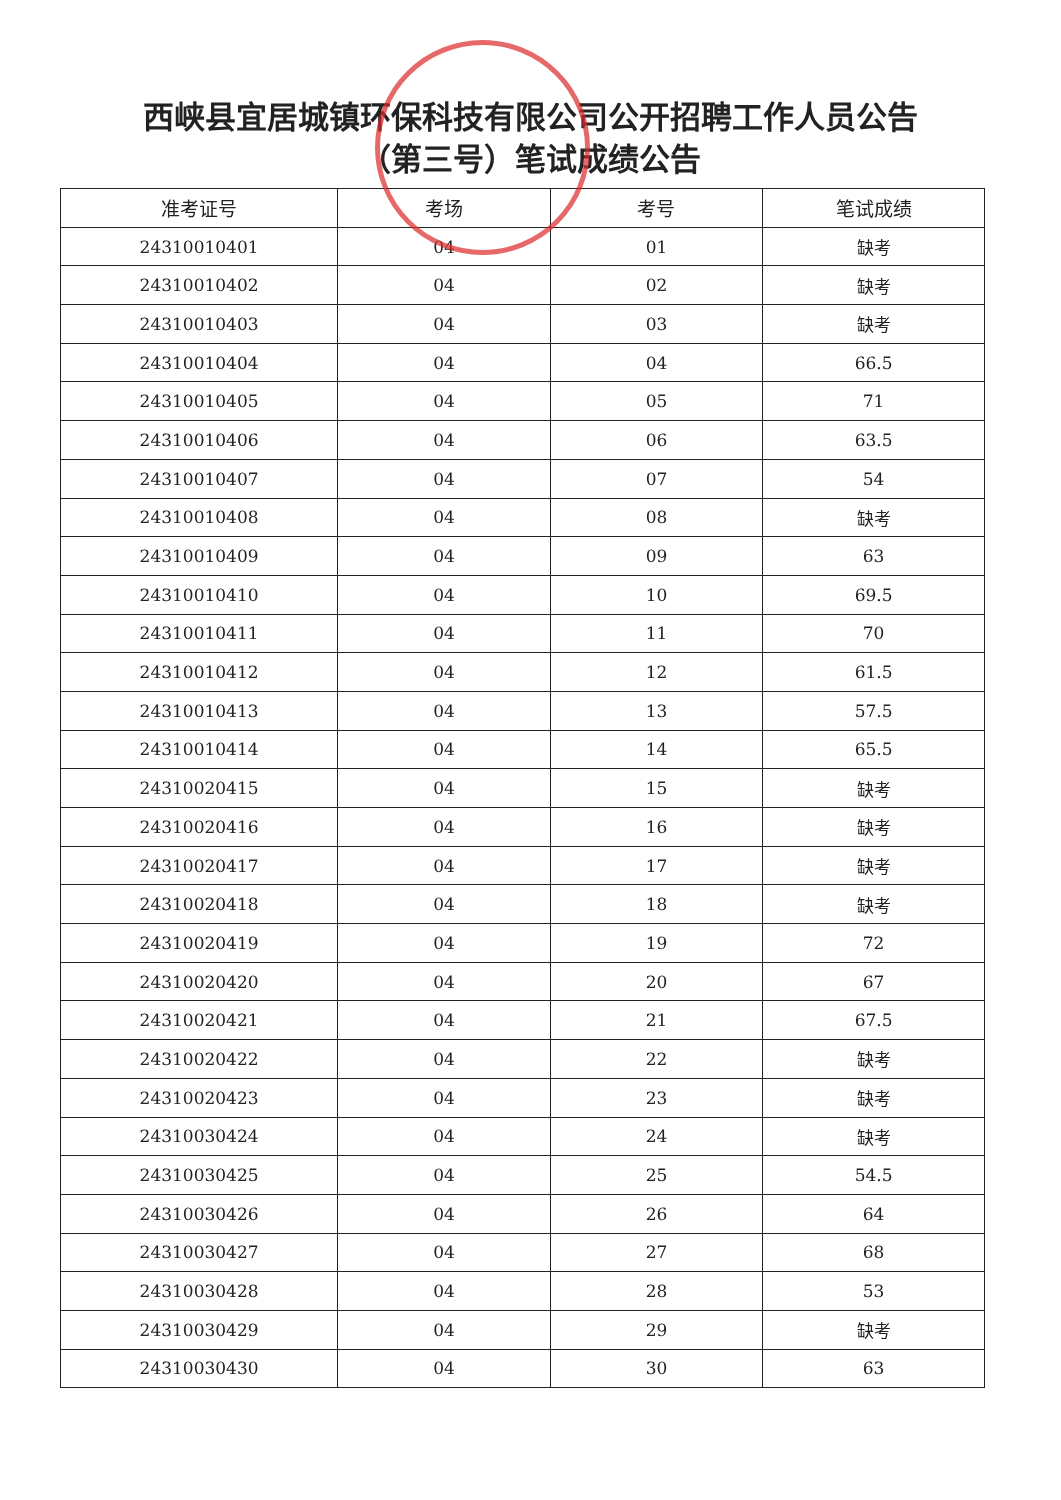西峡县宜居城镇环保科技有限公司公开招聘工作人员公告
（第三号）笔试成绩公告
| 准考证号 | 考场 | 考号 | 笔试成绩 |
| --- | --- | --- | --- |
| 24310010401 | 04 | 01 | 缺考 |
| 24310010402 | 04 | 02 | 缺考 |
| 24310010403 | 04 | 03 | 缺考 |
| 24310010404 | 04 | 04 | 66.5 |
| 24310010405 | 04 | 05 | 71 |
| 24310010406 | 04 | 06 | 63.5 |
| 24310010407 | 04 | 07 | 54 |
| 24310010408 | 04 | 08 | 缺考 |
| 24310010409 | 04 | 09 | 63 |
| 24310010410 | 04 | 10 | 69.5 |
| 24310010411 | 04 | 11 | 70 |
| 24310010412 | 04 | 12 | 61.5 |
| 24310010413 | 04 | 13 | 57.5 |
| 24310010414 | 04 | 14 | 65.5 |
| 24310020415 | 04 | 15 | 缺考 |
| 24310020416 | 04 | 16 | 缺考 |
| 24310020417 | 04 | 17 | 缺考 |
| 24310020418 | 04 | 18 | 缺考 |
| 24310020419 | 04 | 19 | 72 |
| 24310020420 | 04 | 20 | 67 |
| 24310020421 | 04 | 21 | 67.5 |
| 24310020422 | 04 | 22 | 缺考 |
| 24310020423 | 04 | 23 | 缺考 |
| 24310030424 | 04 | 24 | 缺考 |
| 24310030425 | 04 | 25 | 54.5 |
| 24310030426 | 04 | 26 | 64 |
| 24310030427 | 04 | 27 | 68 |
| 24310030428 | 04 | 28 | 53 |
| 24310030429 | 04 | 29 | 缺考 |
| 24310030430 | 04 | 30 | 63 |